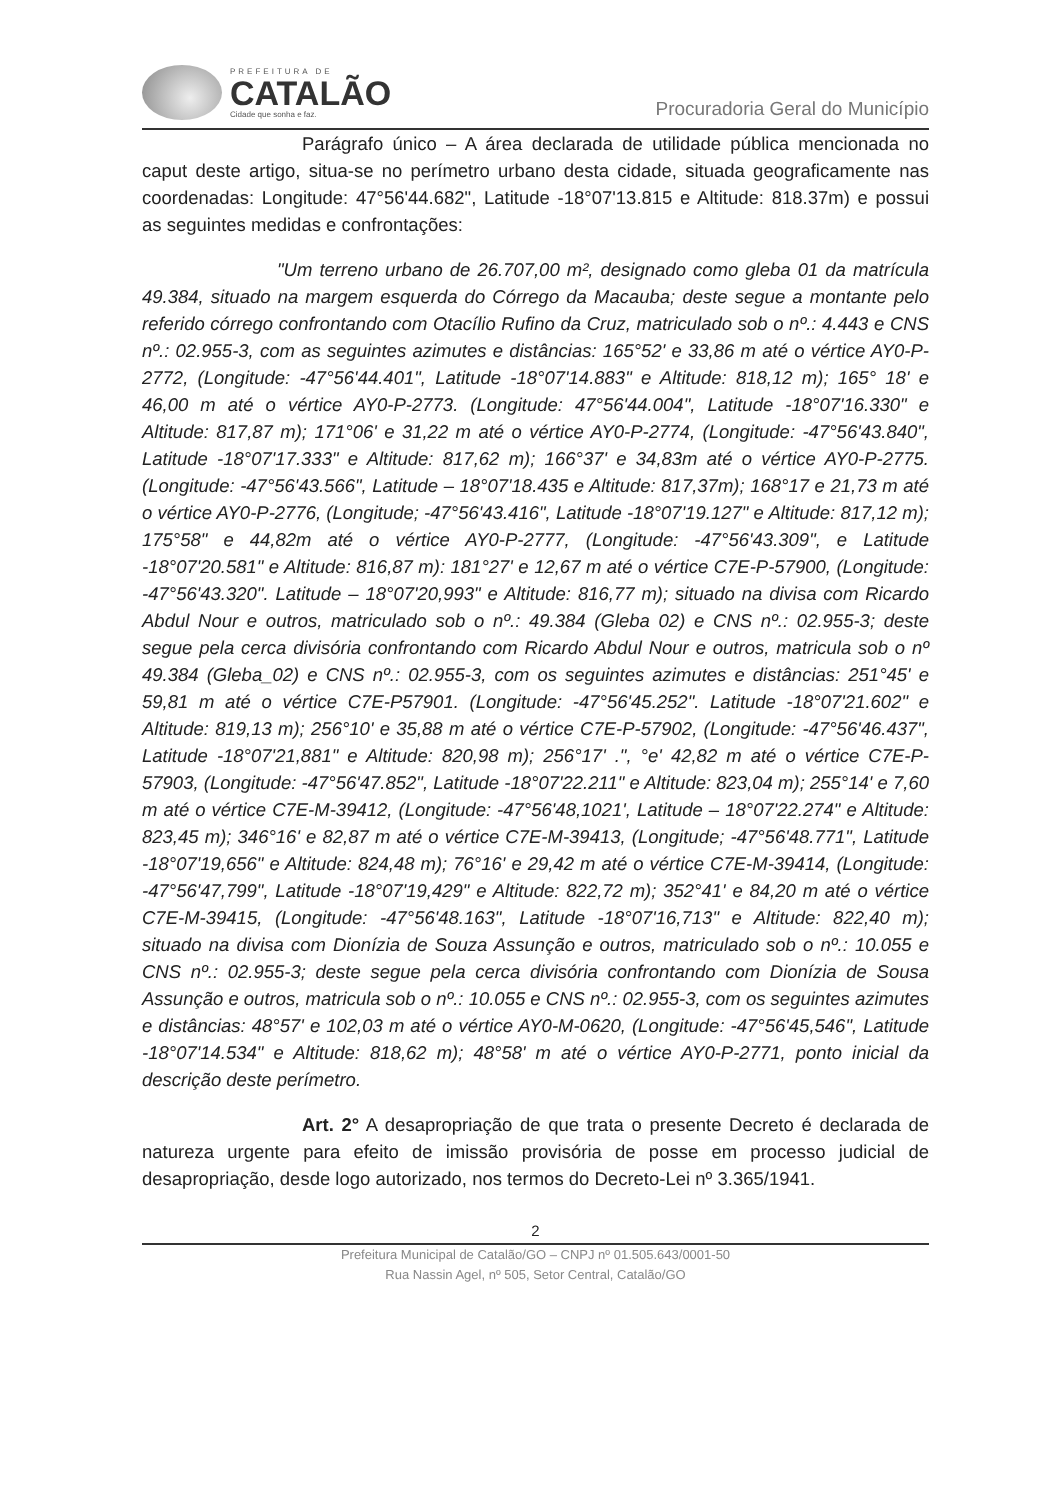PREFEITURA DE
CATALÃO
Cidade que sonha e faz.
Procuradoria Geral do Município
Parágrafo único – A área declarada de utilidade pública mencionada no caput deste artigo, situa-se no perímetro urbano desta cidade, situada geograficamente nas coordenadas: Longitude: 47°56'44.682", Latitude -18°07'13.815 e Altitude: 818.37m) e possui as seguintes medidas e confrontações:
"Um terreno urbano de 26.707,00 m², designado como gleba 01 da matrícula 49.384, situado na margem esquerda do Córrego da Macauba; deste segue a montante pelo referido córrego confrontando com Otacílio Rufino da Cruz, matriculado sob o nº.: 4.443 e CNS nº.: 02.955-3, com as seguintes azimutes e distâncias: 165°52' e 33,86 m até o vértice AY0-P-2772, (Longitude: -47°56'44.401", Latitude -18°07'14.883" e Altitude: 818,12 m); 165° 18' e 46,00 m até o vértice AY0-P-2773. (Longitude: 47°56'44.004", Latitude -18°07'16.330" e Altitude: 817,87 m); 171°06' e 31,22 m até o vértice AY0-P-2774, (Longitude: -47°56'43.840", Latitude -18°07'17.333" e Altitude: 817,62 m); 166°37' e 34,83m até o vértice AY0-P-2775. (Longitude: -47°56'43.566", Latitude – 18°07'18.435 e Altitude: 817,37m); 168°17 e 21,73 m até o vértice AY0-P-2776, (Longitude; -47°56'43.416", Latitude -18°07'19.127" e Altitude: 817,12 m); 175°58" e 44,82m até o vértice AY0-P-2777, (Longitude: -47°56'43.309", e Latitude -18°07'20.581" e Altitude: 816,87 m): 181°27' e 12,67 m até o vértice C7E-P-57900, (Longitude: -47°56'43.320". Latitude – 18°07'20,993" e Altitude: 816,77 m); situado na divisa com Ricardo Abdul Nour e outros, matriculado sob o nº.: 49.384 (Gleba 02) e CNS nº.: 02.955-3; deste segue pela cerca divisória confrontando com Ricardo Abdul Nour e outros, matricula sob o nº 49.384 (Gleba_02) e CNS nº.: 02.955-3, com os seguintes azimutes e distâncias: 251°45' e 59,81 m até o vértice C7E-P57901. (Longitude: -47°56'45.252". Latitude -18°07'21.602" e Altitude: 819,13 m); 256°10' e 35,88 m até o vértice C7E-P-57902, (Longitude: -47°56'46.437", Latitude -18°07'21,881" e Altitude: 820,98 m); 256°17' .", °e' 42,82 m até o vértice C7E-P-57903, (Longitude: -47°56'47.852", Latitude -18°07'22.211" e Altitude: 823,04 m); 255°14' e 7,60 m até o vértice C7E-M-39412, (Longitude: -47°56'48,1021', Latitude – 18°07'22.274" e Altitude: 823,45 m); 346°16' e 82,87 m até o vértice C7E-M-39413, (Longitude; -47°56'48.771", Latitude -18°07'19,656" e Altitude: 824,48 m); 76°16' e 29,42 m até o vértice C7E-M-39414, (Longitude: -47°56'47,799", Latitude -18°07'19,429" e Altitude: 822,72 m); 352°41' e 84,20 m até o vértice C7E-M-39415, (Longitude: -47°56'48.163", Latitude -18°07'16,713" e Altitude: 822,40 m); situado na divisa com Dionízia de Souza Assunção e outros, matriculado sob o nº.: 10.055 e CNS nº.: 02.955-3; deste segue pela cerca divisória confrontando com Dionízia de Sousa Assunção e outros, matricula sob o nº.: 10.055 e CNS nº.: 02.955-3, com os seguintes azimutes e distâncias: 48°57' e 102,03 m até o vértice AY0-M-0620, (Longitude: -47°56'45,546", Latitude -18°07'14.534" e Altitude: 818,62 m); 48°58' m até o vértice AY0-P-2771, ponto inicial da descrição deste perímetro.
Art. 2° A desapropriação de que trata o presente Decreto é declarada de natureza urgente para efeito de imissão provisória de posse em processo judicial de desapropriação, desde logo autorizado, nos termos do Decreto-Lei nº 3.365/1941.
2
Prefeitura Municipal de Catalão/GO – CNPJ nº 01.505.643/0001-50
Rua Nassin Agel, nº 505, Setor Central, Catalão/GO